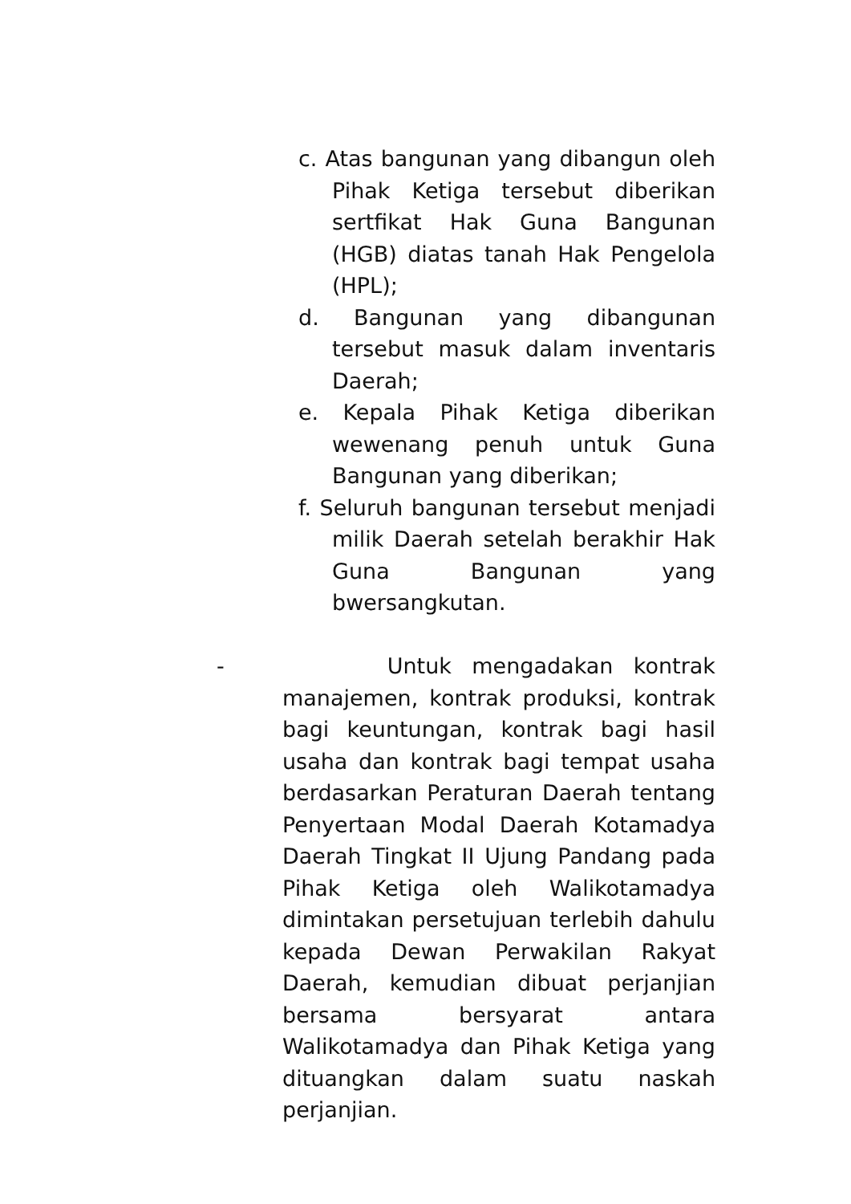c. Atas bangunan yang dibangun oleh Pihak Ketiga tersebut diberikan sertfikat Hak Guna Bangunan (HGB) diatas tanah Hak Pengelola (HPL);
d. Bangunan yang dibangunan tersebut masuk dalam inventaris Daerah;
e. Kepala Pihak Ketiga diberikan wewenang penuh untuk Guna Bangunan yang diberikan;
f. Seluruh bangunan tersebut menjadi milik Daerah setelah berakhir Hak Guna Bangunan yang bwersangkutan.
- Untuk mengadakan kontrak manajemen, kontrak produksi, kontrak bagi keuntungan, kontrak bagi hasil usaha dan kontrak bagi tempat usaha berdasarkan Peraturan Daerah tentang Penyertaan Modal Daerah Kotamadya Daerah Tingkat II Ujung Pandang pada Pihak Ketiga oleh Walikotamadya dimintakan persetujuan terlebih dahulu kepada Dewan Perwakilan Rakyat Daerah, kemudian dibuat perjanjian bersama bersyarat antara Walikotamadya dan Pihak Ketiga yang dituangkan dalam suatu naskah perjanjian.